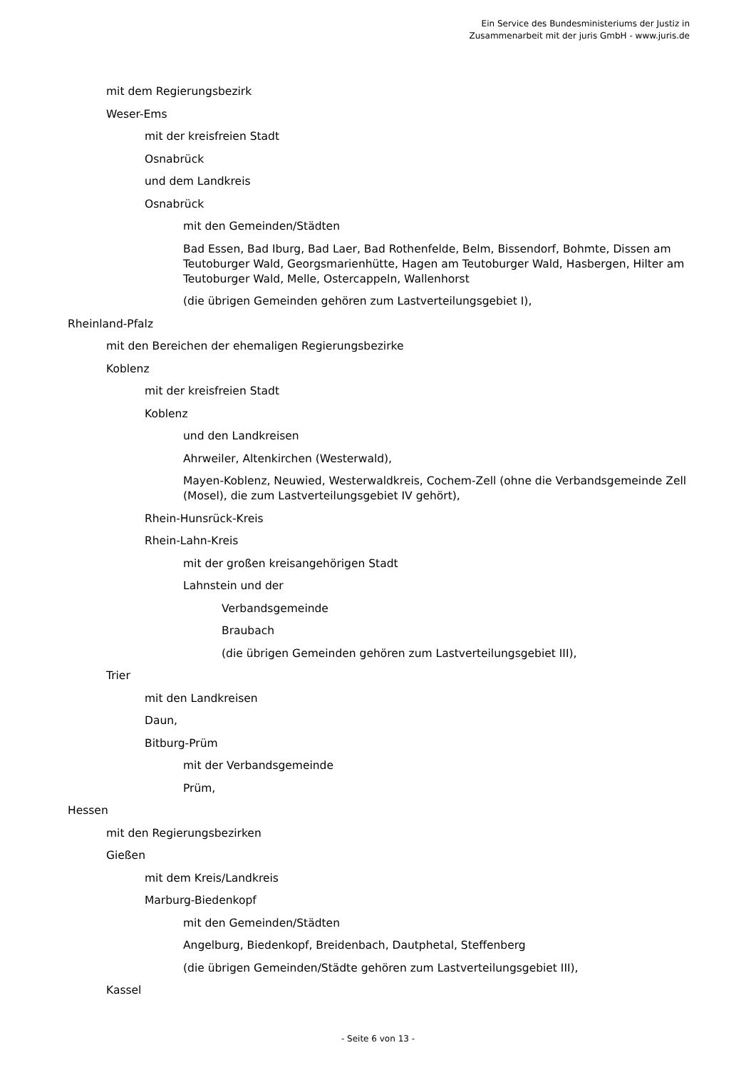Ein Service des Bundesministeriums der Justiz in
Zusammenarbeit mit der juris GmbH - www.juris.de
mit dem Regierungsbezirk
Weser-Ems
mit der kreisfreien Stadt
Osnabrück
und dem Landkreis
Osnabrück
mit den Gemeinden/Städten
Bad Essen, Bad Iburg, Bad Laer, Bad Rothenfelde, Belm, Bissendorf, Bohmte, Dissen am Teutoburger Wald, Georgsmarienhütte, Hagen am Teutoburger Wald, Hasbergen, Hilter am Teutoburger Wald, Melle, Ostercappeln, Wallenhorst
(die übrigen Gemeinden gehören zum Lastverteilungsgebiet I),
Rheinland-Pfalz
mit den Bereichen der ehemaligen Regierungsbezirke
Koblenz
mit der kreisfreien Stadt
Koblenz
und den Landkreisen
Ahrweiler, Altenkirchen (Westerwald),
Mayen-Koblenz, Neuwied, Westerwaldkreis, Cochem-Zell (ohne die Verbandsgemeinde Zell (Mosel), die zum Lastverteilungsgebiet IV gehört),
Rhein-Hunsrück-Kreis
Rhein-Lahn-Kreis
mit der großen kreisangehörigen Stadt
Lahnstein und der
Verbandsgemeinde
Braubach
(die übrigen Gemeinden gehören zum Lastverteilungsgebiet III),
Trier
mit den Landkreisen
Daun,
Bitburg-Prüm
mit der Verbandsgemeinde
Prüm,
Hessen
mit den Regierungsbezirken
Gießen
mit dem Kreis/Landkreis
Marburg-Biedenkopf
mit den Gemeinden/Städten
Angelburg, Biedenkopf, Breidenbach, Dautphetal, Steffenberg
(die übrigen Gemeinden/Städte gehören zum Lastverteilungsgebiet III),
Kassel
- Seite 6 von 13 -